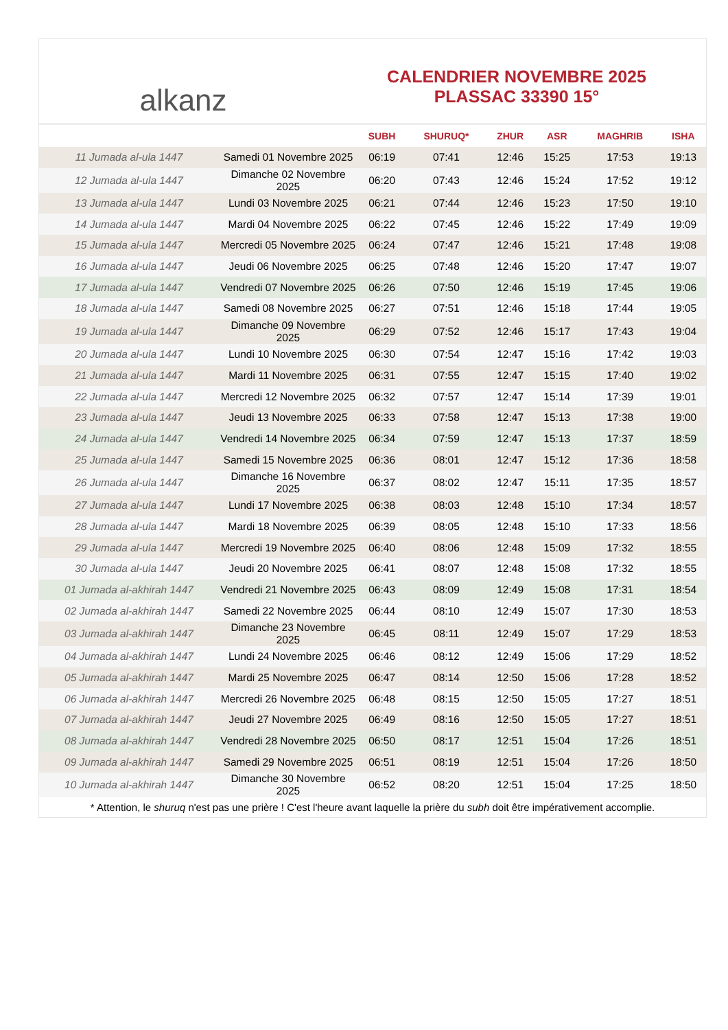alkanz
CALENDRIER NOVEMBRE 2025
PLASSAC 33390 15°
| | | SUBH | SHURUQ* | ZHUR | ASR | MAGHRIB | ISHA |
| --- | --- | --- | --- | --- | --- | --- | --- |
| 11 Jumada al-ula 1447 | Samedi 01 Novembre 2025 | 06:19 | 07:41 | 12:46 | 15:25 | 17:53 | 19:13 |
| 12 Jumada al-ula 1447 | Dimanche 02 Novembre 2025 | 06:20 | 07:43 | 12:46 | 15:24 | 17:52 | 19:12 |
| 13 Jumada al-ula 1447 | Lundi 03 Novembre 2025 | 06:21 | 07:44 | 12:46 | 15:23 | 17:50 | 19:10 |
| 14 Jumada al-ula 1447 | Mardi 04 Novembre 2025 | 06:22 | 07:45 | 12:46 | 15:22 | 17:49 | 19:09 |
| 15 Jumada al-ula 1447 | Mercredi 05 Novembre 2025 | 06:24 | 07:47 | 12:46 | 15:21 | 17:48 | 19:08 |
| 16 Jumada al-ula 1447 | Jeudi 06 Novembre 2025 | 06:25 | 07:48 | 12:46 | 15:20 | 17:47 | 19:07 |
| 17 Jumada al-ula 1447 | Vendredi 07 Novembre 2025 | 06:26 | 07:50 | 12:46 | 15:19 | 17:45 | 19:06 |
| 18 Jumada al-ula 1447 | Samedi 08 Novembre 2025 | 06:27 | 07:51 | 12:46 | 15:18 | 17:44 | 19:05 |
| 19 Jumada al-ula 1447 | Dimanche 09 Novembre 2025 | 06:29 | 07:52 | 12:46 | 15:17 | 17:43 | 19:04 |
| 20 Jumada al-ula 1447 | Lundi 10 Novembre 2025 | 06:30 | 07:54 | 12:47 | 15:16 | 17:42 | 19:03 |
| 21 Jumada al-ula 1447 | Mardi 11 Novembre 2025 | 06:31 | 07:55 | 12:47 | 15:15 | 17:40 | 19:02 |
| 22 Jumada al-ula 1447 | Mercredi 12 Novembre 2025 | 06:32 | 07:57 | 12:47 | 15:14 | 17:39 | 19:01 |
| 23 Jumada al-ula 1447 | Jeudi 13 Novembre 2025 | 06:33 | 07:58 | 12:47 | 15:13 | 17:38 | 19:00 |
| 24 Jumada al-ula 1447 | Vendredi 14 Novembre 2025 | 06:34 | 07:59 | 12:47 | 15:13 | 17:37 | 18:59 |
| 25 Jumada al-ula 1447 | Samedi 15 Novembre 2025 | 06:36 | 08:01 | 12:47 | 15:12 | 17:36 | 18:58 |
| 26 Jumada al-ula 1447 | Dimanche 16 Novembre 2025 | 06:37 | 08:02 | 12:47 | 15:11 | 17:35 | 18:57 |
| 27 Jumada al-ula 1447 | Lundi 17 Novembre 2025 | 06:38 | 08:03 | 12:48 | 15:10 | 17:34 | 18:57 |
| 28 Jumada al-ula 1447 | Mardi 18 Novembre 2025 | 06:39 | 08:05 | 12:48 | 15:10 | 17:33 | 18:56 |
| 29 Jumada al-ula 1447 | Mercredi 19 Novembre 2025 | 06:40 | 08:06 | 12:48 | 15:09 | 17:32 | 18:55 |
| 30 Jumada al-ula 1447 | Jeudi 20 Novembre 2025 | 06:41 | 08:07 | 12:48 | 15:08 | 17:32 | 18:55 |
| 01 Jumada al-akhirah 1447 | Vendredi 21 Novembre 2025 | 06:43 | 08:09 | 12:49 | 15:08 | 17:31 | 18:54 |
| 02 Jumada al-akhirah 1447 | Samedi 22 Novembre 2025 | 06:44 | 08:10 | 12:49 | 15:07 | 17:30 | 18:53 |
| 03 Jumada al-akhirah 1447 | Dimanche 23 Novembre 2025 | 06:45 | 08:11 | 12:49 | 15:07 | 17:29 | 18:53 |
| 04 Jumada al-akhirah 1447 | Lundi 24 Novembre 2025 | 06:46 | 08:12 | 12:49 | 15:06 | 17:29 | 18:52 |
| 05 Jumada al-akhirah 1447 | Mardi 25 Novembre 2025 | 06:47 | 08:14 | 12:50 | 15:06 | 17:28 | 18:52 |
| 06 Jumada al-akhirah 1447 | Mercredi 26 Novembre 2025 | 06:48 | 08:15 | 12:50 | 15:05 | 17:27 | 18:51 |
| 07 Jumada al-akhirah 1447 | Jeudi 27 Novembre 2025 | 06:49 | 08:16 | 12:50 | 15:05 | 17:27 | 18:51 |
| 08 Jumada al-akhirah 1447 | Vendredi 28 Novembre 2025 | 06:50 | 08:17 | 12:51 | 15:04 | 17:26 | 18:51 |
| 09 Jumada al-akhirah 1447 | Samedi 29 Novembre 2025 | 06:51 | 08:19 | 12:51 | 15:04 | 17:26 | 18:50 |
| 10 Jumada al-akhirah 1447 | Dimanche 30 Novembre 2025 | 06:52 | 08:20 | 12:51 | 15:04 | 17:25 | 18:50 |
* Attention, le shuruq n'est pas une prière ! C'est l'heure avant laquelle la prière du subh doit être impérativement accomplie.